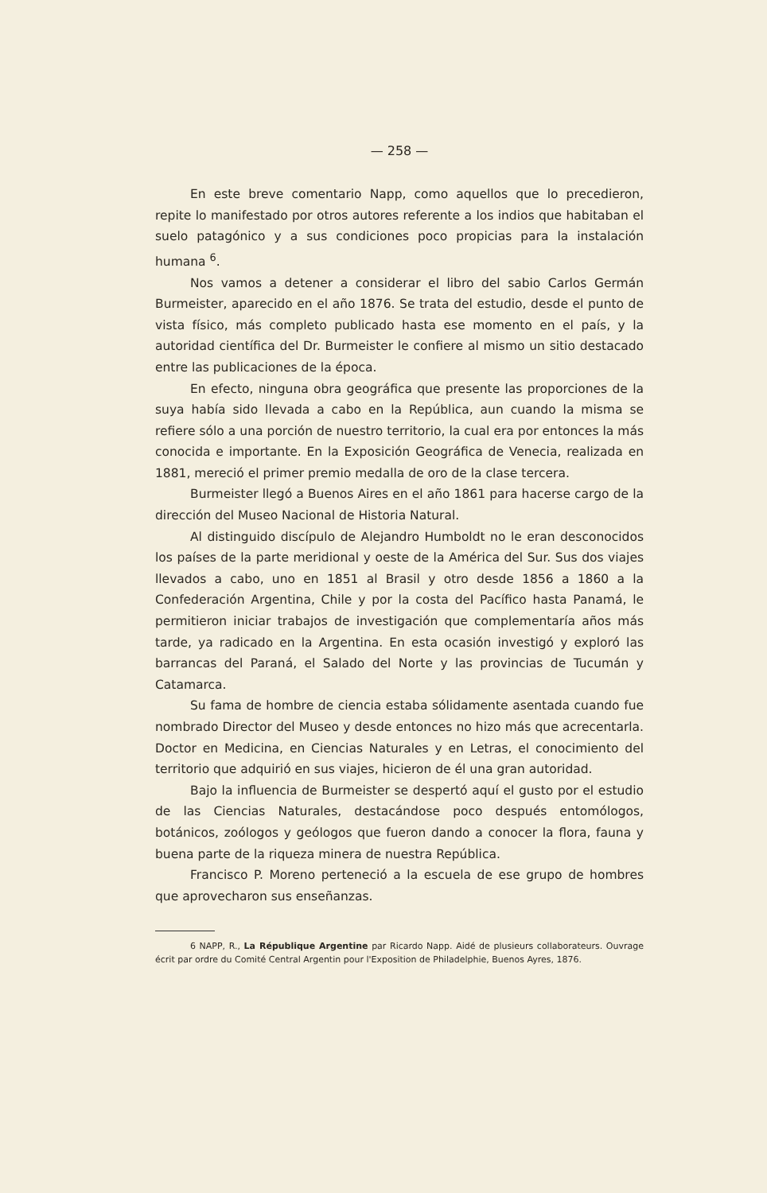— 258 —
En este breve comentario Napp, como aquellos que lo precedieron, repite lo manifestado por otros autores referente a los indios que habitaban el suelo patagónico y a sus condiciones poco propicias para la instalación humana <sup>6</sup>.
Nos vamos a detener a considerar el libro del sabio Carlos Germán Burmeister, aparecido en el año 1876. Se trata del estudio, desde el punto de vista físico, más completo publicado hasta ese momento en el país, y la autoridad científica del Dr. Burmeister le confiere al mismo un sitio destacado entre las publicaciones de la época.
En efecto, ninguna obra geográfica que presente las proporciones de la suya había sido llevada a cabo en la República, aun cuando la misma se refiere sólo a una porción de nuestro territorio, la cual era por entonces la más conocida e importante. En la Exposición Geográfica de Venecia, realizada en 1881, mereció el primer premio medalla de oro de la clase tercera.
Burmeister llegó a Buenos Aires en el año 1861 para hacerse cargo de la dirección del Museo Nacional de Historia Natural.
Al distinguido discípulo de Alejandro Humboldt no le eran desconocidos los países de la parte meridional y oeste de la América del Sur. Sus dos viajes llevados a cabo, uno en 1851 al Brasil y otro desde 1856 a 1860 a la Confederación Argentina, Chile y por la costa del Pacífico hasta Panamá, le permitieron iniciar trabajos de investigación que complementaría años más tarde, ya radicado en la Argentina. En esta ocasión investigó y exploró las barrancas del Paraná, el Salado del Norte y las provincias de Tucumán y Catamarca.
Su fama de hombre de ciencia estaba sólidamente asentada cuando fue nombrado Director del Museo y desde entonces no hizo más que acrecentarla. Doctor en Medicina, en Ciencias Naturales y en Letras, el conocimiento del territorio que adquirió en sus viajes, hicieron de él una gran autoridad.
Bajo la influencia de Burmeister se despertó aquí el gusto por el estudio de las Ciencias Naturales, destacándose poco después entomólogos, botánicos, zoólogos y geólogos que fueron dando a conocer la flora, fauna y buena parte de la riqueza minera de nuestra República.
Francisco P. Moreno perteneció a la escuela de ese grupo de hombres que aprovecharon sus enseñanzas.
6 NAPP, R., La République Argentine par Ricardo Napp. Aidé de plusieurs collaborateurs. Ouvrage écrit par ordre du Comité Central Argentin pour l'Exposition de Philadelphie, Buenos Ayres, 1876.